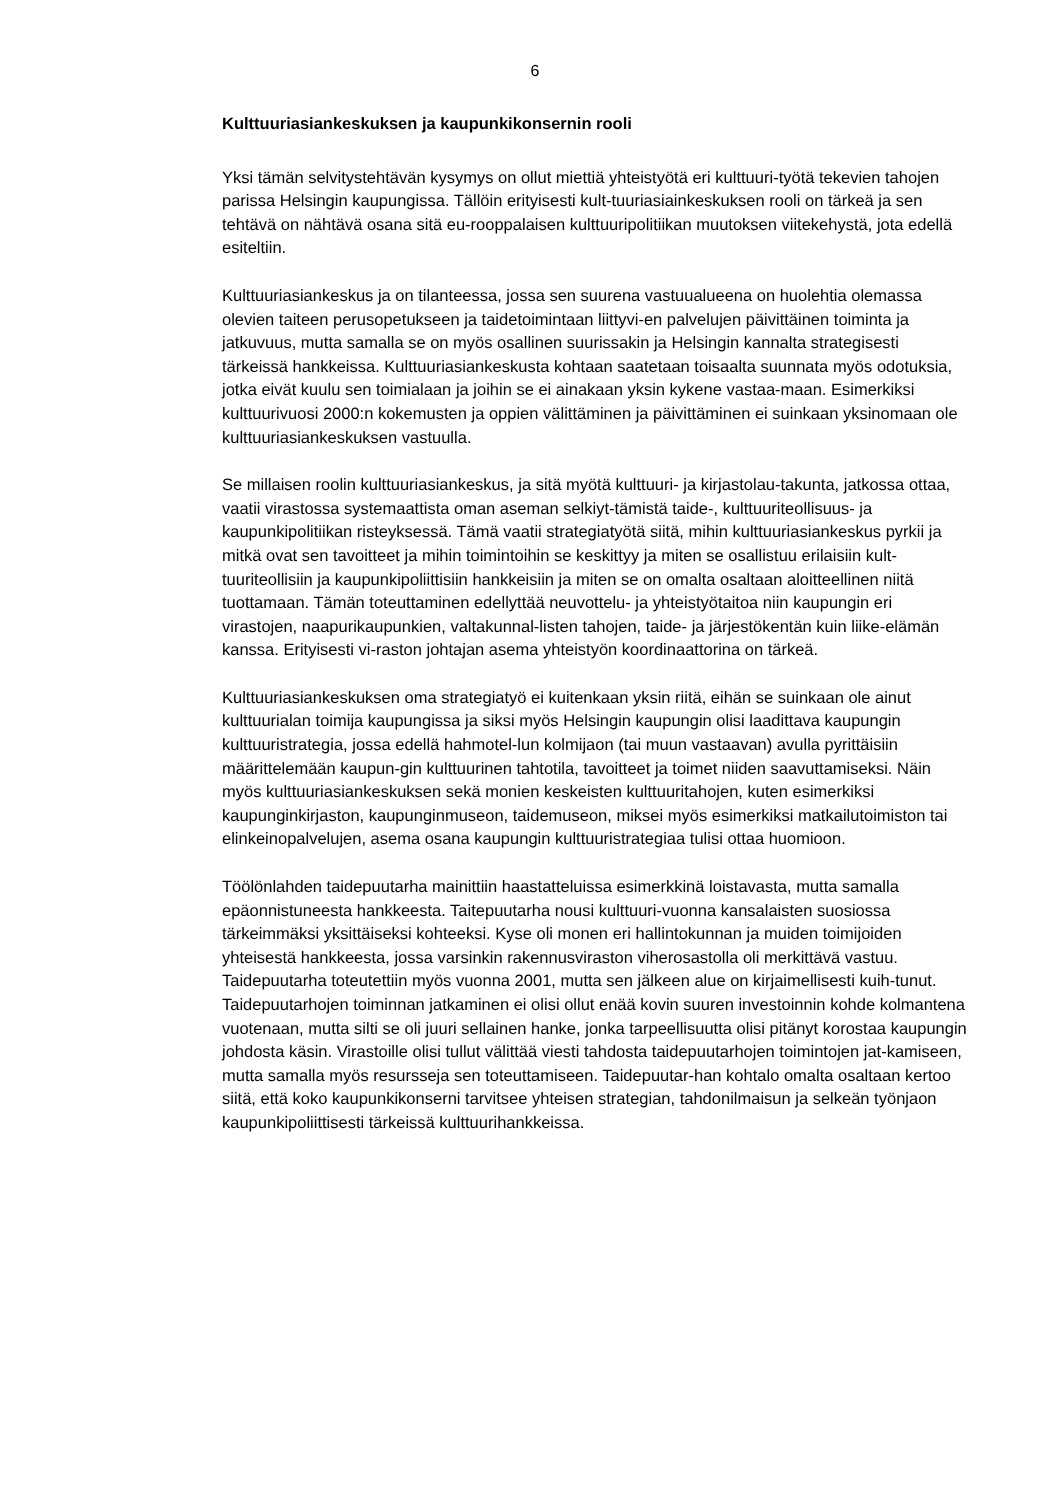6
Kulttuuriasiankeskuksen ja kaupunkikonsernin rooli
Yksi tämän selvitystehtävän kysymys on ollut miettiä yhteistyötä eri kulttuuri-työtä tekevien tahojen parissa Helsingin kaupungissa. Tällöin erityisesti kult-tuuriasiainkeskuksen rooli on tärkeä ja sen tehtävä on nähtävä osana sitä eu-rooppalaisen kulttuuripolitiikan muutoksen viitekehystä, jota edellä esiteltiin.
Kulttuuriasiankeskus ja on tilanteessa, jossa sen suurena vastuualueena on huolehtia olemassa olevien taiteen perusopetukseen ja taidetoimintaan liittyvi-en palvelujen päivittäinen toiminta ja jatkuvuus, mutta samalla se on myös osallinen suurissakin ja Helsingin kannalta strategisesti tärkeissä hankkeissa. Kulttuuriasiankeskusta kohtaan saatetaan toisaalta suunnata myös odotuksia, jotka eivät kuulu sen toimialaan ja joihin se ei ainakaan yksin kykene vastaa-maan. Esimerkiksi kulttuurivuosi 2000:n kokemusten ja oppien välittäminen ja päivittäminen ei suinkaan yksinomaan ole kulttuuriasiankeskuksen vastuulla.
Se millaisen roolin kulttuuriasiankeskus, ja sitä myötä kulttuuri- ja kirjastolau-takunta, jatkossa ottaa, vaatii virastossa systemaattista oman aseman selkiyt-tämistä taide-, kulttuuriteollisuus- ja kaupunkipolitiikan risteyksessä. Tämä vaatii strategiatyötä siitä, mihin kulttuuriasiankeskus pyrkii ja mitkä ovat sen tavoitteet ja mihin toimintoihin se keskittyy ja miten se osallistuu erilaisiin kult-tuuriteollisiin ja kaupunkipoliittisiin hankkeisiin ja miten se on omalta osaltaan aloitteellinen niitä tuottamaan. Tämän toteuttaminen edellyttää neuvottelu- ja yhteistyötaitoa niin kaupungin eri virastojen, naapurikaupunkien, valtakunnal-listen tahojen, taide- ja järjestökentän kuin liike-elämän kanssa. Erityisesti vi-raston johtajan asema yhteistyön koordinaattorina on tärkeä.
Kulttuuriasiankeskuksen oma strategiatyö ei kuitenkaan yksin riitä, eihän se suinkaan ole ainut kulttuurialan toimija kaupungissa ja siksi myös Helsingin kaupungin olisi laadittava kaupungin kulttuuristrategia, jossa edellä hahmotel-lun kolmijaon (tai muun vastaavan) avulla pyrittäisiin määrittelemään kaupun-gin kulttuurinen tahtotila, tavoitteet ja toimet niiden saavuttamiseksi. Näin myös kulttuuriasiankeskuksen sekä monien keskeisten kulttuuritahojen, kuten esimerkiksi kaupunginkirjaston, kaupunginmuseon, taidemuseon, miksei myös esimerkiksi matkailutoimiston tai elinkeinopalvelujen, asema osana kaupungin kulttuuristrategiaa tulisi ottaa huomioon.
Töölönlahden taidepuutarha mainittiin haastatteluissa esimerkkinä loistavasta, mutta samalla epäonnistuneesta hankkeesta. Taitepuutarha nousi kulttuuri-vuonna kansalaisten suosiossa tärkeimmäksi yksittäiseksi kohteeksi. Kyse oli monen eri hallintokunnan ja muiden toimijoiden yhteisestä hankkeesta, jossa varsinkin rakennusviraston viherosastolla oli merkittävä vastuu. Taidepuutarha toteutettiin myös vuonna 2001, mutta sen jälkeen alue on kirjaimellisesti kuih-tunut. Taidepuutarhojen toiminnan jatkaminen ei olisi ollut enää kovin suuren investoinnin kohde kolmantena vuotenaan, mutta silti se oli juuri sellainen hanke, jonka tarpeellisuutta olisi pitänyt korostaa kaupungin johdosta käsin. Virastoille olisi tullut välittää viesti tahdosta taidepuutarhojen toimintojen jat-kamiseen, mutta samalla myös resursseja sen toteuttamiseen. Taidepuutar-han kohtalo omalta osaltaan kertoo siitä, että koko kaupunkikonserni tarvitsee yhteisen strategian, tahdonilmaisun ja selkeän työnjaon kaupunkipoliittisesti tärkeissä kulttuurihankkeissa.